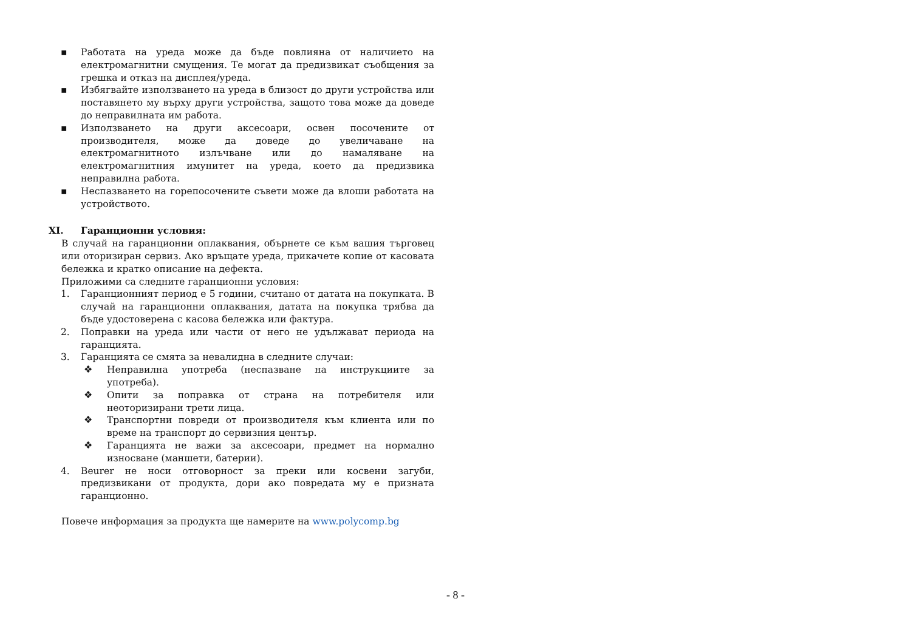▪ Работата на уреда може да бъде повлияна от наличието на електромагнитни смущения. Те могат да предизвикат съобщения за грешка и отказ на дисплея/уреда.
▪ Избягвайте използването на уреда в близост до други устройства или поставянето му върху други устройства, защото това може да доведе до неправилната им работа.
▪ Използването на други аксесоари, освен посочените от производителя, може да доведе до увеличаване на електромагнитното излъчване или до намаляване на електромагнитния имунитет на уреда, което да предизвика неправилна работа.
▪ Неспазването на горепосочените съвети може да влоши работата на устройството.
XI. Гаранционни условия:
В случай на гаранционни оплаквания, обърнете се към вашия търговец или оторизиран сервиз. Ако връщате уреда, прикачете копие от касовата бележка и кратко описание на дефекта.
Приложими са следните гаранционни условия:
1. Гаранционният период е 5 години, считано от датата на покупката. В случай на гаранционни оплаквания, датата на покупка трябва да бъде удостоверена с касова бележка или фактура.
2. Поправки на уреда или части от него не удължават периода на гаранцията.
3. Гаранцията се смята за невалидна в следните случаи:
❖ Неправилна употреба (неспазване на инструкциите за употреба).
❖ Опити за поправка от страна на потребителя или неоторизирани трети лица.
❖ Транспортни повреди от производителя към клиента или по време на транспорт до сервизния център.
❖ Гаранцията не важи за аксесоари, предмет на нормално износване (маншети, батерии).
4. Beurer не носи отговорност за преки или косвени загуби, предизвикани от продукта, дори ако повредата му е призната гаранционно.
Повече информация за продукта ще намерите на www.polycomp.bg
- 8 -